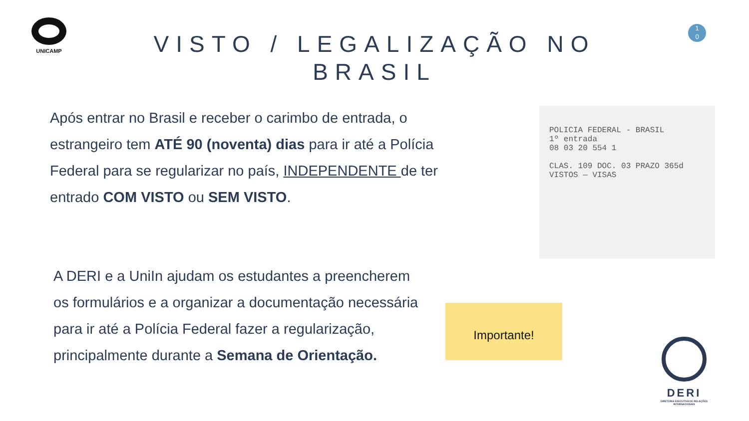UNICAMP
VISTO / LEGALIZAÇÃO NO BRASIL
1
0
Após entrar no Brasil e receber o carimbo de entrada, o estrangeiro tem ATÉ 90 (noventa) dias para ir até a Polícia Federal para se regularizar no país, INDEPENDENTE de ter entrado COM VISTO ou SEM VISTO.
POLICIA FEDERAL - BRASIL
1º entrada
08 03 20 554 1
CLAS. 109 DOC. 03 PRAZO 365d
VISTOS — VISAS
A DERI e a UniIn ajudam os estudantes a preencherem os formulários e a organizar a documentação necessária para ir até a Polícia Federal fazer a regularização, principalmente durante a Semana de Orientação.
Importante!
DERI
DIRETORIA EXECUTIVA DE RELAÇÕES INTERNACIONAIS